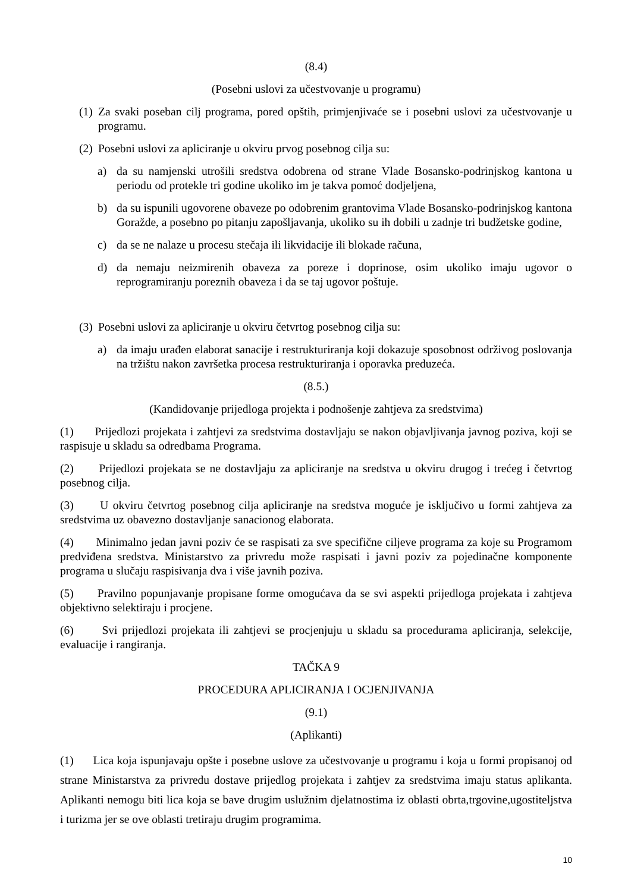(8.4)
(Posebni uslovi za učestvovanje u programu)
(1) Za svaki poseban cilj programa, pored opštih, primjenjivaće se i posebni uslovi za učestvovanje u programu.
(2) Posebni uslovi za apliciranje u okviru prvog posebnog cilja su:
a) da su namjenski utrošili sredstva odobrena od strane Vlade Bosansko-podrinjskog kantona u periodu od protekle tri godine ukoliko im je takva pomoć dodjeljena,
b) da su ispunili ugovorene obaveze po odobrenim grantovima Vlade Bosansko-podrinjskog kantona Goražde, a posebno po pitanju zapošljavanja, ukoliko su ih dobili u zadnje tri budžetske godine,
c) da se ne nalaze u procesu stečaja ili likvidacije ili blokade računa,
d) da nemaju neizmirenih obaveza za poreze i doprinose, osim ukoliko imaju ugovor o reprogramiranju poreznih obaveza i da se taj ugovor poštuje.
(3) Posebni uslovi za apliciranje u okviru četvrtog posebnog cilja su:
a) da imaju urađen elaborat sanacije i restrukturiranja koji dokazuje sposobnost održivog poslovanja na tržištu nakon završetka procesa restrukturiranja i oporavka preduzeća.
(8.5.)
(Kandidovanje prijedloga projekta i podnošenje zahtjeva za sredstvima)
(1) Prijedlozi projekata i zahtjevi za sredstvima dostavljaju se nakon objavljivanja javnog poziva, koji se raspisuje u skladu sa odredbama Programa.
(2) Prijedlozi projekata se ne dostavljaju za apliciranje na sredstva u okviru drugog i trećeg i četvrtog posebnog cilja.
(3) U okviru četvrtog posebnog cilja apliciranje na sredstva moguće je isključivo u formi zahtjeva za sredstvima uz obavezno dostavljanje sanacionog elaborata.
(4) Minimalno jedan javni poziv će se raspisati za sve specifične ciljeve programa za koje su Programom predviđena sredstva. Ministarstvo za privredu može raspisati i javni poziv za pojedinačne komponente programa u slučaju raspisivanja dva i više javnih poziva.
(5) Pravilno popunjavanje propisane forme omogućava da se svi aspekti prijedloga projekata i zahtjeva objektivno selektiraju i procjene.
(6) Svi prijedlozi projekata ili zahtjevi se procjenjuju u skladu sa procedurama apliciranja, selekcije, evaluacije i rangiranja.
TAČKA 9
PROCEDURA APLICIRANJA I OCJENJIVANJA
(9.1)
(Aplikanti)
(1) Lica koja ispunjavaju opšte i posebne uslove za učestvovanje u programu i koja u formi propisanoj od strane Ministarstva za privredu dostave prijedlog projekata i zahtjev za sredstvima imaju status aplikanta. Aplikanti nemogu biti lica koja se bave drugim uslužnim djelatnostima iz oblasti obrta,trgovine,ugostiteljstva i turizma jer se ove oblasti tretiraju drugim programima.
10